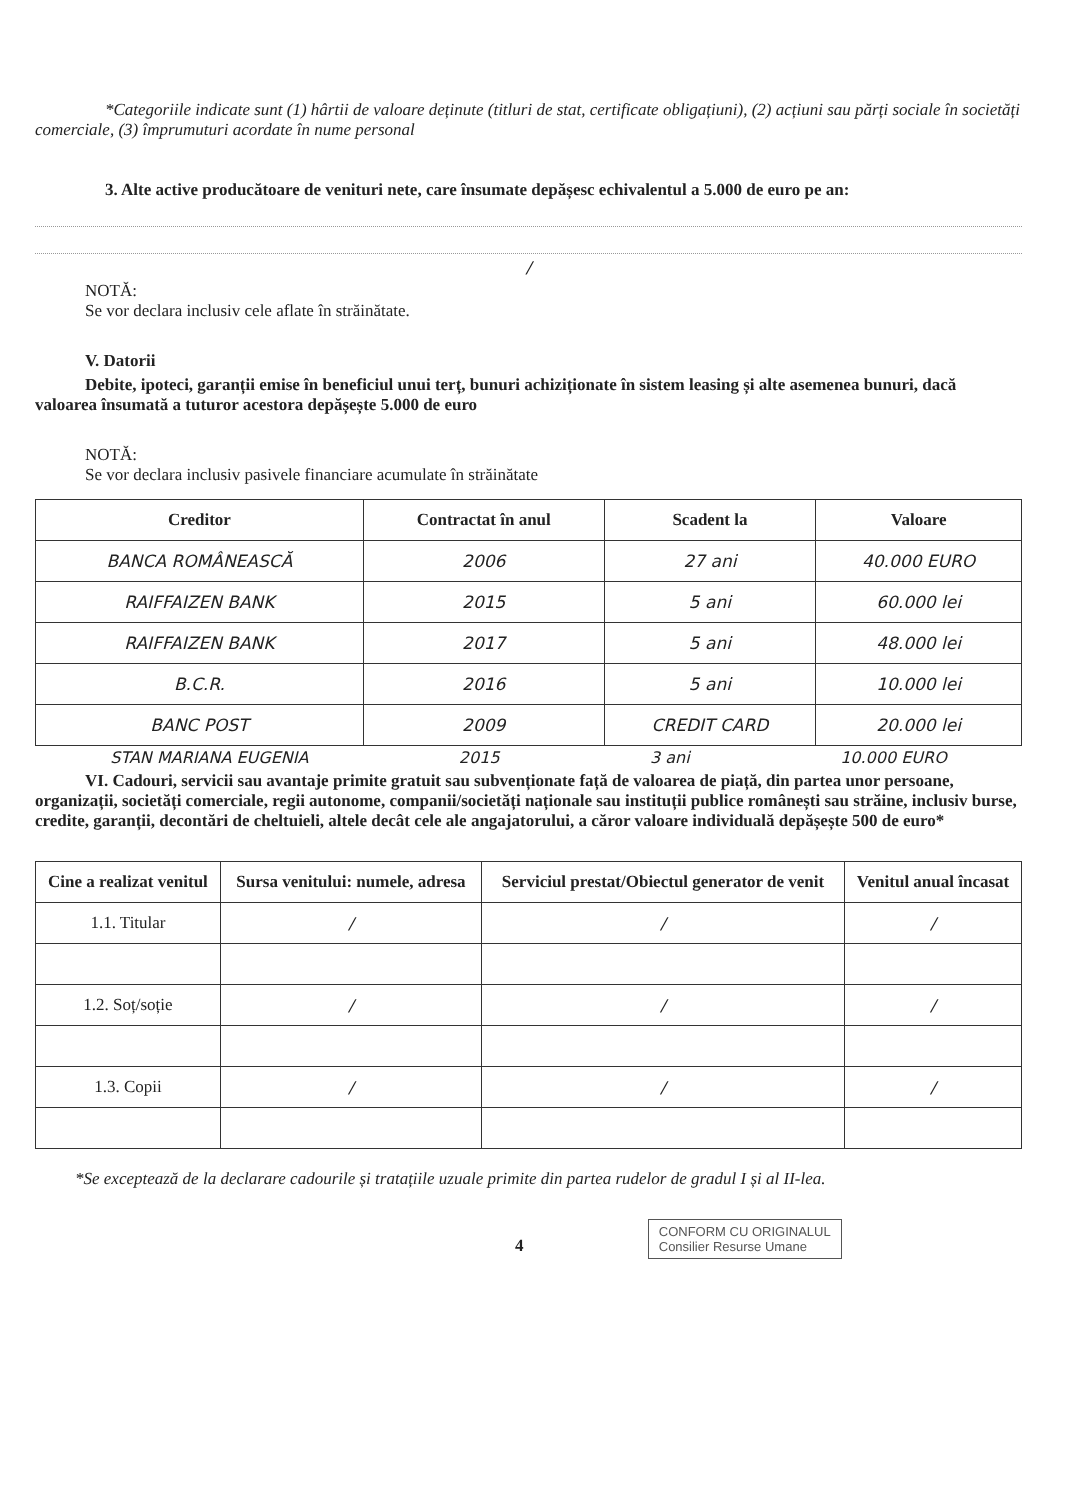*Categoriile indicate sunt (1) hârtii de valoare deținute (titluri de stat, certificate obligațiuni), (2) acțiuni sau părți sociale în societăți comerciale, (3) împrumuturi acordate în nume personal
3. Alte active producătoare de venituri nete, care însumate depășesc echivalentul a 5.000 de euro pe an:
/
NOTĂ:
Se vor declara inclusiv cele aflate în străinătate.
V. Datorii
Debite, ipoteci, garanții emise în beneficiul unui terț, bunuri achiziționate în sistem leasing și alte asemenea bunuri, dacă valoarea însumată a tuturor acestora depășește 5.000 de euro
NOTĂ:
Se vor declara inclusiv pasivele financiare acumulate în străinătate
| Creditor | Contractat în anul | Scadent la | Valoare |
| --- | --- | --- | --- |
| BANCA ROMÂNEASCĂ | 2006 | 27 ani | 40.000 EURO |
| RAIFFAIZEN BANK | 2015 | 5 ani | 60.000 lei |
| RAIFFAIZEN BANK | 2017 | 5 ani | 48.000 lei |
| B.C.R. | 2016 | 5 ani | 10.000 lei |
| BANC POST | 2009 | CREDIT CARD | 20.000 lei |
STAN MARIANA EUGENIA 2015 3 ani 10.000 EURO
VI. Cadouri, servicii sau avantaje primite gratuit sau subvenționate față de valoarea de piață, din partea unor persoane, organizații, societăți comerciale, regii autonome, companii/societăți naționale sau instituții publice românești sau străine, inclusiv burse, credite, garanții, decontări de cheltuieli, altele decât cele ale angajatorului, a căror valoare individuală depășește 500 de euro*
| Cine a realizat venitul | Sursa venitului: numele, adresa | Serviciul prestat/Obiectul generator de venit | Venitul anual încasat |
| --- | --- | --- | --- |
| 1.1. Titular | / | / | / |
| 1.2. Soț/soție | / | / | / |
| 1.3. Copii | / | / | / |
*Se exceptează de la declarare cadourile și tratațiile uzuale primite din partea rudelor de gradul I și al II-lea.
4 CONFORM CU ORIGINALUL
Consilier Resurse Umane